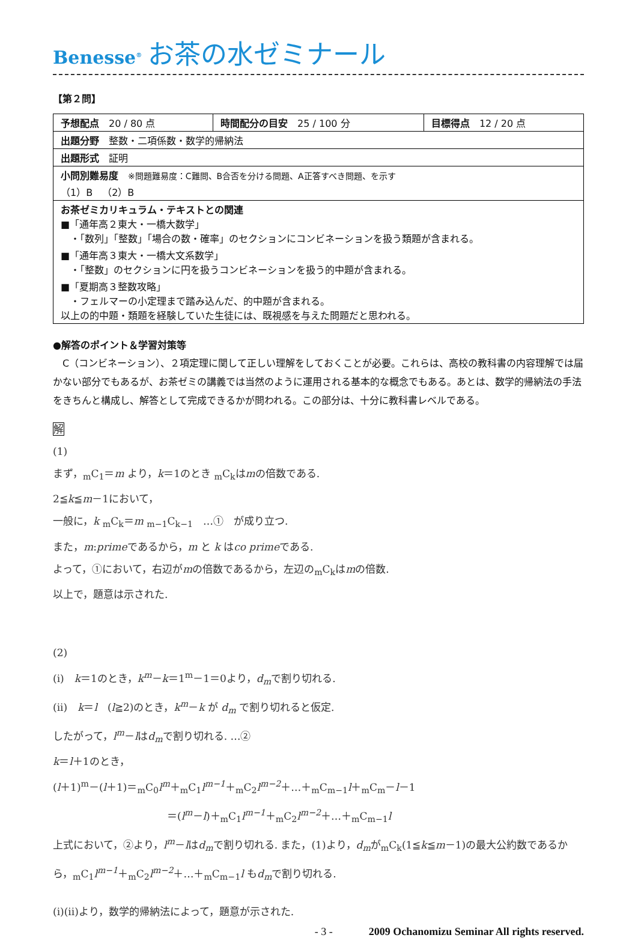Benesse<sup>®</sup> お茶の水ゼミナール
【第２問】
| 予想配点 20 / 80 点 | 時間配分の目安 25 / 100 分 | 目標得点 12 / 20 点 |
| 出題分野 整数・二項係数・数学的帰納法 | | |
| 出題形式 証明 | | |
| 小問別難易度 ※問題難易度：C難問、B合否を分ける問題、A正答すべき問題、を示す （1）B （2）B | | |
| お茶ゼミカリキュラム・テキストとの関連 ■「通年高２東大・一橋大数学」 ・「数列」「整数」「場合の数・確率」のセクションにコンビネーションを扱う類題が含まれる。 ■「通年高３東大・一橋大文系数学」 ・「整数」のセクションに円を扱うコンビネーションを扱う的中題が含まれる。 ■「夏期高３整数攻略」 ・フェルマーの小定理まで踏み込んだ、的中題が含まれる。 以上の的中題・類題を経験していた生徒には、既視感を与えた問題だと思われる。 | | |
●解答のポイント＆学習対策等
　C（コンビネーション）、２項定理に関して正しい理解をしておくことが必要。これらは、高校の教科書の内容理解では届かない部分でもあるが、お茶ゼミの講義では当然のように運用される基本的な概念でもある。あとは、数学的帰納法の手法をきちんと構成し、解答として完成できるかが問われる。この部分は、十分に教科書レベルである。
解
(1)
まず，<sub>m</sub>C<sub>1</sub>＝m より，k＝1のとき <sub>m</sub>C<sub>k</sub>はmの倍数である.
2≦k≦m－1において，
一般に，k <sub>m</sub>C<sub>k</sub>＝m <sub>m−1</sub>C<sub>k−1</sub>　…①　が成り立つ.
また，m:primeであるから，m と k はco primeである.
よって，①において，右辺がmの倍数であるから，左辺の<sub>m</sub>C<sub>k</sub>はmの倍数.
以上で，題意は示された.
(2)
(i)　k＝1のとき，k<sup>m</sup>－k＝1<sup>m</sup>－1＝0より，d<sub>m</sub>で割り切れる.
(ii)　k＝l　(l≧2)のとき，k<sup>m</sup>－k が d<sub>m</sub> で割り切れると仮定.
したがって，l<sup>m</sup>－lはd<sub>m</sub>で割り切れる. …②
k＝l＋1のとき，
(l＋1)<sup>m</sup>－(l＋1)＝<sub>m</sub>C<sub>0</sub>l<sup>m</sup>＋<sub>m</sub>C<sub>1</sub>l<sup>m−1</sup>＋<sub>m</sub>C<sub>2</sub>l<sup>m−2</sup>＋…＋<sub>m</sub>C<sub>m−1</sub>l＋<sub>m</sub>C<sub>m</sub>－l－1
＝(l<sup>m</sup>－l)＋<sub>m</sub>C<sub>1</sub>l<sup>m−1</sup>＋<sub>m</sub>C<sub>2</sub>l<sup>m−2</sup>＋…＋<sub>m</sub>C<sub>m−1</sub>l
上式において，②より，l<sup>m</sup>－lはd<sub>m</sub>で割り切れる. また，(1)より，d<sub>m</sub>が<sub>m</sub>C<sub>k</sub>(1≦k≦m－1)の最大公約数であるから，<sub>m</sub>C<sub>1</sub>l<sup>m−1</sup>＋<sub>m</sub>C<sub>2</sub>l<sup>m−2</sup>＋…＋<sub>m</sub>C<sub>m−1</sub>l もd<sub>m</sub>で割り切れる.
(i)(ii)より，数学的帰納法によって，題意が示された.
- 3 - 2009 Ochanomizu Seminar All rights reserved.